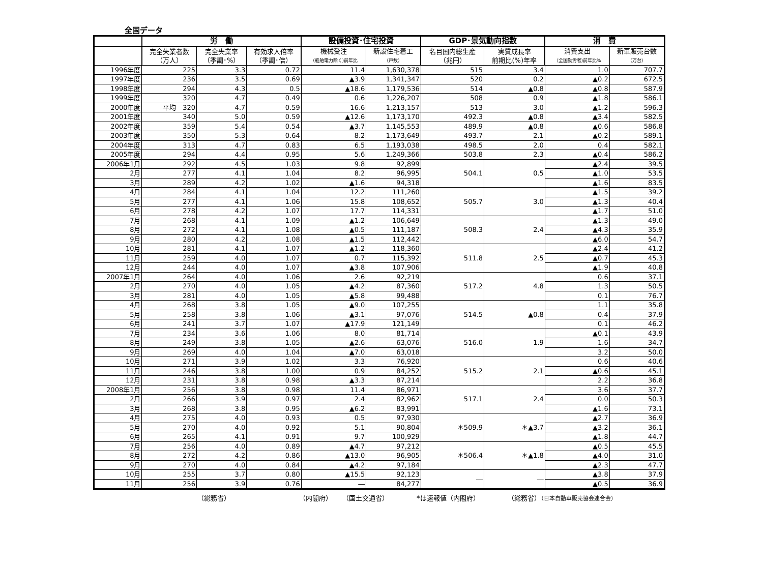全国データ
| | 労 働 | | | 設備投資･住宅投資 | | GDP･景気動向指数 | | 消 費 | |
| --- | --- | --- | --- | --- | --- | --- | --- | --- | --- |
| | 完全失業者数 （万人） | 完全失業率 （季調･%） | 有効求人倍率 （季調･倍） | 機械受注 （船舶電力除く)前年比 | 新設住宅着工 （戸数） | 名目国内総生産 （兆円） | 実質成長率 前期比(%)年率 | 消費支出 （全国勤労者)前年比% | 新車販売台数 （万台） |
| 1996年度 | 225 | 3.3 | 0.72 | 11.4 | 1,630,378 | 515 | 3.4 | 1.0 | 707.7 |
| 1997年度 | 236 | 3.5 | 0.69 | ▲3.9 | 1,341,347 | 520 | 0.2 | ▲0.2 | 672.5 |
| 1998年度 | 294 | 4.3 | 0.5 | ▲18.6 | 1,179,536 | 514 | ▲0.8 | ▲0.8 | 587.9 |
| 1999年度 | 320 | 4.7 | 0.49 | 0.6 | 1,226,207 | 508 | 0.9 | ▲1.8 | 586.1 |
| 2000年度 | 平均 320 | 4.7 | 0.59 | 16.6 | 1,213,157 | 513 | 3.0 | ▲1.2 | 596.3 |
| 2001年度 | 340 | 5.0 | 0.59 | ▲12.6 | 1,173,170 | 492.3 | ▲0.8 | ▲3.4 | 582.5 |
| 2002年度 | 359 | 5.4 | 0.54 | ▲3.7 | 1,145,553 | 489.9 | ▲0.8 | ▲0.6 | 586.8 |
| 2003年度 | 350 | 5.3 | 0.64 | 8.2 | 1,173,649 | 493.7 | 2.1 | ▲0.2 | 589.1 |
| 2004年度 | 313 | 4.7 | 0.83 | 6.5 | 1,193,038 | 498.5 | 2.0 | 0.4 | 582.1 |
| 2005年度 | 294 | 4.4 | 0.95 | 5.6 | 1,249,366 | 503.8 | 2.3 | ▲0.4 | 586.2 |
| 2006年1月 | 292 | 4.5 | 1.03 | 9.8 | 92,899 | 504.1 | 0.5 | ▲2.4 | 39.5 |
| 2月 | 277 | 4.1 | 1.04 | 8.2 | 96,995 | | | ▲1.0 | 53.5 |
| 3月 | 289 | 4.2 | 1.02 | ▲1.6 | 94,318 | | | ▲1.6 | 83.5 |
| 4月 | 284 | 4.1 | 1.04 | 12.2 | 111,260 | 505.7 | 3.0 | ▲1.5 | 39.2 |
| 5月 | 277 | 4.1 | 1.06 | 15.8 | 108,652 | | | ▲1.3 | 40.4 |
| 6月 | 278 | 4.2 | 1.07 | 17.7 | 114,331 | | | ▲1.7 | 51.0 |
| 7月 | 268 | 4.1 | 1.09 | ▲1.2 | 106,649 | 508.3 | 2.4 | ▲1.3 | 49.0 |
| 8月 | 272 | 4.1 | 1.08 | ▲0.5 | 111,187 | | | ▲4.3 | 35.9 |
| 9月 | 280 | 4.2 | 1.08 | ▲1.5 | 112,442 | | | ▲6.0 | 54.7 |
| 10月 | 281 | 4.1 | 1.07 | ▲1.2 | 118,360 | 511.8 | 2.5 | ▲2.4 | 41.2 |
| 11月 | 259 | 4.0 | 1.07 | 0.7 | 115,392 | | | ▲0.7 | 45.3 |
| 12月 | 244 | 4.0 | 1.07 | ▲3.8 | 107,906 | | | ▲1.9 | 40.8 |
| 2007年1月 | 264 | 4.0 | 1.06 | 2.6 | 92,219 | 517.2 | 4.8 | 0.6 | 37.1 |
| 2月 | 270 | 4.0 | 1.05 | ▲4.2 | 87,360 | | | 1.3 | 50.5 |
| 3月 | 281 | 4.0 | 1.05 | ▲5.8 | 99,488 | | | 0.1 | 76.7 |
| 4月 | 268 | 3.8 | 1.05 | ▲9.0 | 107,255 | 514.5 | ▲0.8 | 1.1 | 35.8 |
| 5月 | 258 | 3.8 | 1.06 | ▲3.1 | 97,076 | | | 0.4 | 37.9 |
| 6月 | 241 | 3.7 | 1.07 | ▲17.9 | 121,149 | | | 0.1 | 46.2 |
| 7月 | 234 | 3.6 | 1.06 | 8.0 | 81,714 | 516.0 | 1.9 | ▲0.1 | 43.9 |
| 8月 | 249 | 3.8 | 1.05 | ▲2.6 | 63,076 | | | 1.6 | 34.7 |
| 9月 | 269 | 4.0 | 1.04 | ▲7.0 | 63,018 | | | 3.2 | 50.0 |
| 10月 | 271 | 3.9 | 1.02 | 3.3 | 76,920 | 515.2 | 2.1 | 0.6 | 40.6 |
| 11月 | 246 | 3.8 | 1.00 | 0.9 | 84,252 | | | ▲0.6 | 45.1 |
| 12月 | 231 | 3.8 | 0.98 | ▲3.3 | 87,214 | | | 2.2 | 36.8 |
| 2008年1月 | 256 | 3.8 | 0.98 | 11.4 | 86,971 | 517.1 | 2.4 | 3.6 | 37.7 |
| 2月 | 266 | 3.9 | 0.97 | 2.4 | 82,962 | | | 0.0 | 50.3 |
| 3月 | 268 | 3.8 | 0.95 | ▲6.2 | 83,991 | | | ▲1.6 | 73.1 |
| 4月 | 275 | 4.0 | 0.93 | 0.5 | 97,930 | ＊509.9 | ＊▲3.7 | ▲2.7 | 36.9 |
| 5月 | 270 | 4.0 | 0.92 | 5.1 | 90,804 | | | ▲3.2 | 36.1 |
| 6月 | 265 | 4.1 | 0.91 | 9.7 | 100,929 | | | ▲1.8 | 44.7 |
| 7月 | 256 | 4.0 | 0.89 | ▲4.7 | 97,212 | ＊506.4 | ＊▲1.8 | ▲0.5 | 45.5 |
| 8月 | 272 | 4.2 | 0.86 | ▲13.0 | 96,905 | | | ▲4.0 | 31.0 |
| 9月 | 270 | 4.0 | 0.84 | ▲4.2 | 97,184 | | | ▲2.3 | 47.7 |
| 10月 | 255 | 3.7 | 0.80 | ▲15.5 | 92,123 | ― | ― | ▲3.8 | 37.9 |
| 11月 | 256 | 3.9 | 0.76 | ― | 84,277 | | | ▲0.5 | 36.9 |
（総務省） （内閣府） （国土交通省） *は速報値（内閣府） （総務省）（日本自動車販売協会連合会）